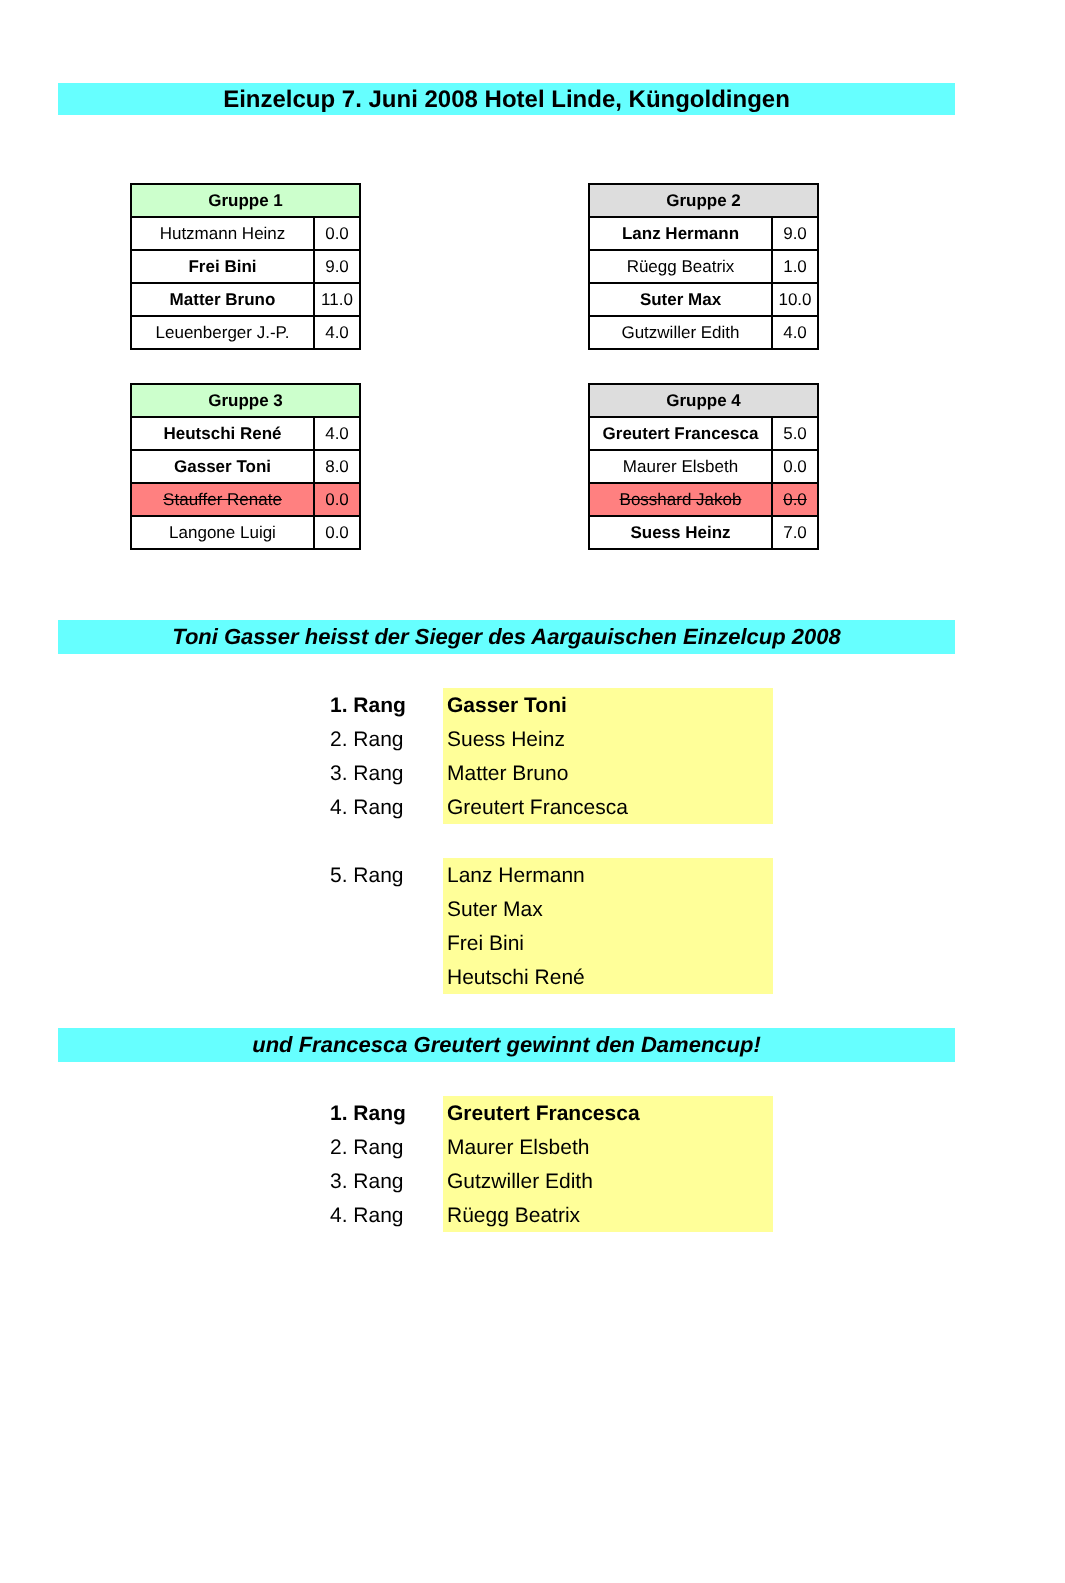Einzelcup 7. Juni 2008 Hotel Linde, Küngoldingen
| Gruppe 1 | |
| --- | --- |
| Hutzmann Heinz | 0.0 |
| Frei Bini | 9.0 |
| Matter Bruno | 11.0 |
| Leuenberger J.-P. | 4.0 |
| Gruppe 2 | |
| --- | --- |
| Lanz Hermann | 9.0 |
| Rüegg Beatrix | 1.0 |
| Suter Max | 10.0 |
| Gutzwiller Edith | 4.0 |
| Gruppe 3 | |
| --- | --- |
| Heutschi René | 4.0 |
| Gasser Toni | 8.0 |
| Stauffer Renate | 0.0 |
| Langone Luigi | 0.0 |
| Gruppe 4 | |
| --- | --- |
| Greutert Francesca | 5.0 |
| Maurer Elsbeth | 0.0 |
| Bosshard Jakob | 0.0 |
| Suess Heinz | 7.0 |
Toni Gasser heisst der Sieger des Aargauischen Einzelcup 2008
| 1. Rang | Gasser Toni |
| 2. Rang | Suess Heinz |
| 3. Rang | Matter Bruno |
| 4. Rang | Greutert Francesca |
| 5. Rang | Lanz Hermann |
| | Suter Max |
| | Frei Bini |
| | Heutschi René |
und Francesca Greutert gewinnt den Damencup!
| 1. Rang | Greutert Francesca |
| 2. Rang | Maurer Elsbeth |
| 3. Rang | Gutzwiller Edith |
| 4. Rang | Rüegg Beatrix |